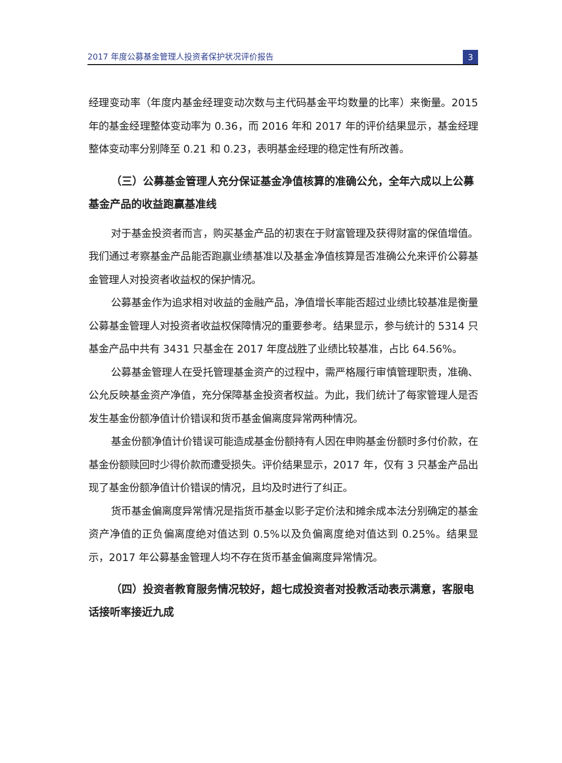2017 年度公募基金管理人投资者保护状况评价报告 3
经理变动率（年度内基金经理变动次数与主代码基金平均数量的比率）来衡量。2015 年的基金经理整体变动率为 0.36，而 2016 年和 2017 年的评价结果显示，基金经理整体变动率分别降至 0.21 和 0.23，表明基金经理的稳定性有所改善。
（三）公募基金管理人充分保证基金净值核算的准确公允，全年六成以上公募基金产品的收益跑赢基准线
对于基金投资者而言，购买基金产品的初衷在于财富管理及获得财富的保值增值。我们通过考察基金产品能否跑赢业绩基准以及基金净值核算是否准确公允来评价公募基金管理人对投资者收益权的保护情况。
公募基金作为追求相对收益的金融产品，净值增长率能否超过业绩比较基准是衡量公募基金管理人对投资者收益权保障情况的重要参考。结果显示，参与统计的 5314 只基金产品中共有 3431 只基金在 2017 年度战胜了业绩比较基准，占比 64.56%。
公募基金管理人在受托管理基金资产的过程中，需严格履行审慎管理职责，准确、公允反映基金资产净值，充分保障基金投资者权益。为此，我们统计了每家管理人是否发生基金份额净值计价错误和货币基金偏离度异常两种情况。
基金份额净值计价错误可能造成基金份额持有人因在申购基金份额时多付价款，在基金份额赎回时少得价款而遭受损失。评价结果显示，2017 年，仅有 3 只基金产品出现了基金份额净值计价错误的情况，且均及时进行了纠正。
货币基金偏离度异常情况是指货币基金以影子定价法和摊余成本法分别确定的基金资产净值的正负偏离度绝对值达到 0.5%以及负偏离度绝对值达到 0.25%。结果显示，2017 年公募基金管理人均不存在货币基金偏离度异常情况。
（四）投资者教育服务情况较好，超七成投资者对投教活动表示满意，客服电话接听率接近九成